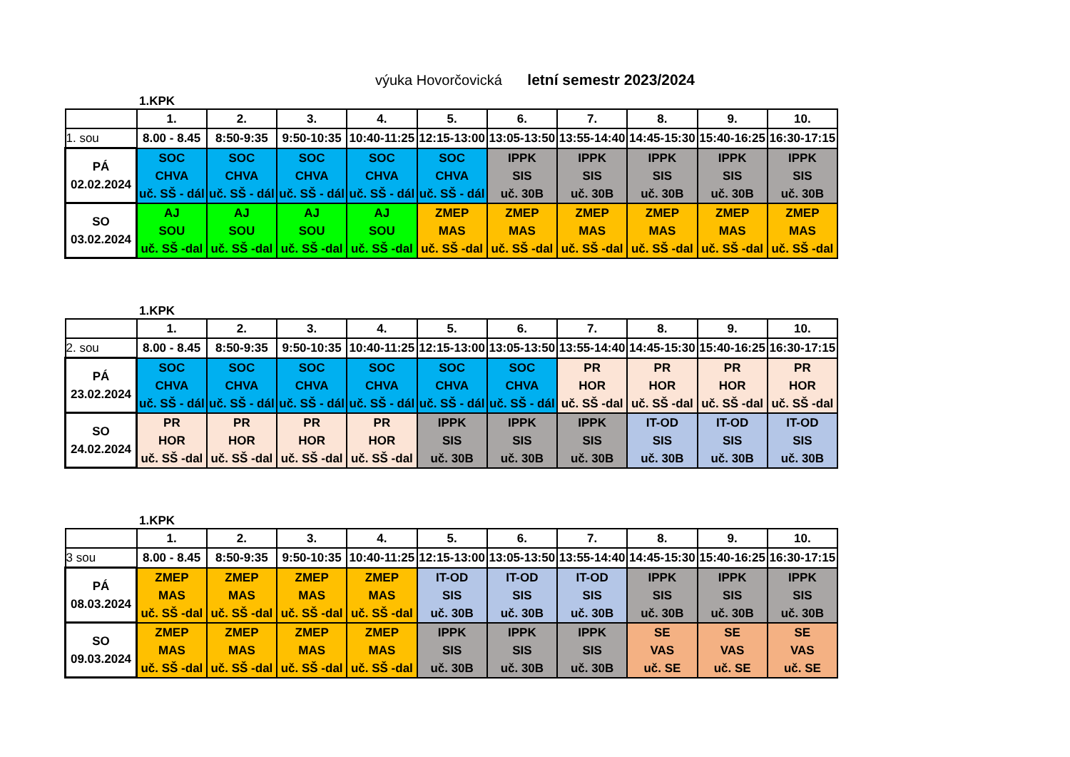výuka Hovorčovická letní semestr 2023/2024
1.KPK
| | 1. | 2. | 3. | 4. | 5. | 6. | 7. | 8. | 9. | 10. |
| --- | --- | --- | --- | --- | --- | --- | --- | --- | --- | --- |
| 1. sou | 8.00 - 8.45 | 8:50-9:35 | 9:50-10:35 | 10:40-11:25 | 12:15-13:00 | 13:05-13:50 | 13:55-14:40 | 14:45-15:30 | 15:40-16:25 | 16:30-17:15 |
| PÁ 02.02.2024 | SOC CHVA uč. SŠ - dál | SOC CHVA uč. SŠ - dál | SOC CHVA uč. SŠ - dál | SOC CHVA uč. SŠ - dál | SOC CHVA uč. SŠ - dál | IPPK SIS uč. 30B | IPPK SIS uč. 30B | IPPK SIS uč. 30B | IPPK SIS uč. 30B | IPPK SIS uč. 30B |
| SO 03.02.2024 | AJ SOU uč. SŠ -dal | AJ SOU uč. SŠ -dal | AJ SOU uč. SŠ -dal | AJ SOU uč. SŠ -dal | ZMEP MAS uč. SŠ -dal | ZMEP MAS uč. SŠ -dal | ZMEP MAS uč. SŠ -dal | ZMEP MAS uč. SŠ -dal | ZMEP MAS uč. SŠ -dal | ZMEP MAS uč. SŠ -dal |
1.KPK
| | 1. | 2. | 3. | 4. | 5. | 6. | 7. | 8. | 9. | 10. |
| --- | --- | --- | --- | --- | --- | --- | --- | --- | --- | --- |
| 2. sou | 8.00 - 8.45 | 8:50-9:35 | 9:50-10:35 | 10:40-11:25 | 12:15-13:00 | 13:05-13:50 | 13:55-14:40 | 14:45-15:30 | 15:40-16:25 | 16:30-17:15 |
| PÁ 23.02.2024 | SOC CHVA uč. SŠ - dál | SOC CHVA uč. SŠ - dál | SOC CHVA uč. SŠ - dál | SOC CHVA uč. SŠ - dál | SOC CHVA uč. SŠ - dál | SOC CHVA uč. SŠ - dál | PR HOR uč. SŠ -dal | PR HOR uč. SŠ -dal | PR HOR uč. SŠ -dal | PR HOR uč. SŠ -dal |
| SO 24.02.2024 | PR HOR uč. SŠ -dal | PR HOR uč. SŠ -dal | PR HOR uč. SŠ -dal | PR HOR uč. SŠ -dal | IPPK SIS uč. 30B | IPPK SIS uč. 30B | IPPK SIS uč. 30B | IT-OD SIS uč. 30B | IT-OD SIS uč. 30B | IT-OD SIS uč. 30B |
1.KPK
| | 1. | 2. | 3. | 4. | 5. | 6. | 7. | 8. | 9. | 10. |
| --- | --- | --- | --- | --- | --- | --- | --- | --- | --- | --- |
| 3 sou | 8.00 - 8.45 | 8:50-9:35 | 9:50-10:35 | 10:40-11:25 | 12:15-13:00 | 13:05-13:50 | 13:55-14:40 | 14:45-15:30 | 15:40-16:25 | 16:30-17:15 |
| PÁ 08.03.2024 | ZMEP MAS uč. SŠ -dal | ZMEP MAS uč. SŠ -dal | ZMEP MAS uč. SŠ -dal | ZMEP MAS uč. SŠ -dal | IT-OD SIS uč. 30B | IT-OD SIS uč. 30B | IT-OD SIS uč. 30B | IPPK SIS uč. 30B | IPPK SIS uč. 30B | IPPK SIS uč. 30B |
| SO 09.03.2024 | ZMEP MAS uč. SŠ -dal | ZMEP MAS uč. SŠ -dal | ZMEP MAS uč. SŠ -dal | ZMEP MAS uč. SŠ -dal | IPPK SIS uč. 30B | IPPK SIS uč. 30B | IPPK SIS uč. 30B | SE VAS uč. SE | SE VAS uč. SE | SE VAS uč. SE |